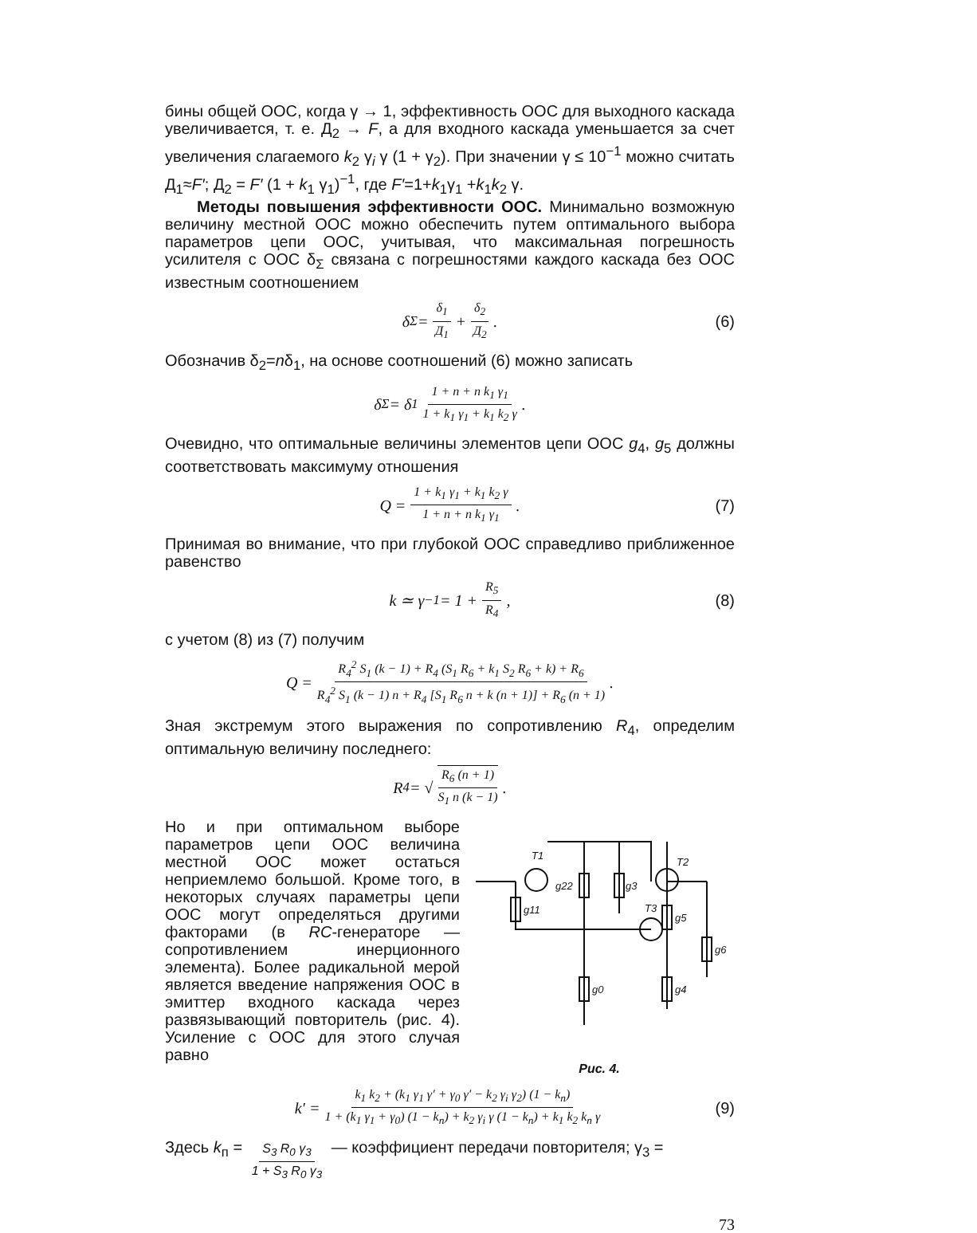бины общей ООС, когда γ → 1, эффективность ООС для выходного каскада увеличивается, т. е. Д<sub>2</sub> → F, а для входного каскада уменьшается за счет увеличения слагаемого k<sub>2</sub> γ<sub>i</sub> γ (1 + γ<sub>2</sub>). При значении γ ≤ 10<sup>−1</sup> можно считать Д<sub>1</sub>≈F′; Д<sub>2</sub> = F′ (1 + k<sub>1</sub> γ<sub>1</sub>)<sup>−1</sup>, где F′=1+k<sub>1</sub>γ<sub>1</sub> +k<sub>1</sub>k<sub>2</sub> γ.
Методы повышения эффективности ООС. Минимально возможную величину местной ООС можно обеспечить путем оптимального выбора параметров цепи ООС, учитывая, что максимальная погрешность усилителя с ООС δ<sub>Σ</sub> связана с погрешностями каждого каскада без ООС известным соотношением
δ<sub>Σ</sub> = δ<sub>1</sub> Д<sub>1</sub> + δ<sub>2</sub> Д<sub>2</sub>. (6)
Обозначив δ<sub>2</sub>=nδ<sub>1</sub>, на основе соотношений (6) можно записать
δ<sub>Σ</sub> = δ<sub>1</sub> 1 + n + n k<sub>1</sub> γ<sub>1</sub> 1 + k<sub>1</sub> γ<sub>1</sub> + k<sub>1</sub> k<sub>2</sub> γ.
Очевидно, что оптимальные величины элементов цепи ООС g<sub>4</sub>, g<sub>5</sub> должны соответствовать максимуму отношения
Q = 1 + k<sub>1</sub> γ<sub>1</sub> + k<sub>1</sub> k<sub>2</sub> γ 1 + n + n k<sub>1</sub> γ<sub>1</sub>. (7)
Принимая во внимание, что при глубокой ООС справедливо приближенное равенство
k ≃ γ<sup>−1</sup> = 1 + R<sub>5</sub> R<sub>4</sub>, (8)
с учетом (8) из (7) получим
Q = R<sub>4</sub><sup>2</sup> S<sub>1</sub> (k − 1) + R<sub>4</sub> (S<sub>1</sub> R<sub>6</sub> + k<sub>1</sub> S<sub>2</sub> R<sub>6</sub> + k) + R<sub>6</sub> R<sub>4</sub><sup>2</sup> S<sub>1</sub> (k − 1) n + R<sub>4</sub> [S<sub>1</sub> R<sub>6</sub> n + k (n + 1)] + R<sub>6</sub> (n + 1).
Зная экстремум этого выражения по сопротивлению R<sub>4</sub>, определим оптимальную величину последнего:
R<sub>4</sub> = √ R<sub>6</sub> (n + 1) S<sub>1</sub> n (k − 1).
Но и при оптимальном выборе параметров цепи ООС величина местной ООС может остаться неприемлемо большой. Кроме того, в некоторых случаях параметры цепи ООС могут определяться другими факторами (в RC-генераторе — сопротивлением инерционного элемента). Более радикальной мерой является введение напряжения ООС в эмиттер входного каскада через развязывающий повторитель (рис. 4). Усиление с ООС для этого случая равно
T1
T2
T3
g22
g3
g11
g5
g6
g0
g4
Рис. 4.
k′ = k<sub>1</sub> k<sub>2</sub> + (k<sub>1</sub> γ<sub>1</sub> γ′ + γ<sub>0</sub> γ′ − k<sub>2</sub> γ<sub>i</sub> γ<sub>2</sub>) (1 − k<sub>п</sub>) 1 + (k<sub>1</sub> γ<sub>1</sub> + γ<sub>0</sub>) (1 − k<sub>п</sub>) + k<sub>2</sub> γ<sub>i</sub> γ (1 − k<sub>п</sub>) + k<sub>1</sub> k<sub>2</sub> k<sub>п</sub> γ (9)
Здесь k<sub>п</sub> = S<sub>3</sub> R<sub>0</sub> γ<sub>3</sub> 1 + S<sub>3</sub> R<sub>0</sub> γ<sub>3</sub> — коэффициент передачи повторителя; γ<sub>3</sub> =
73